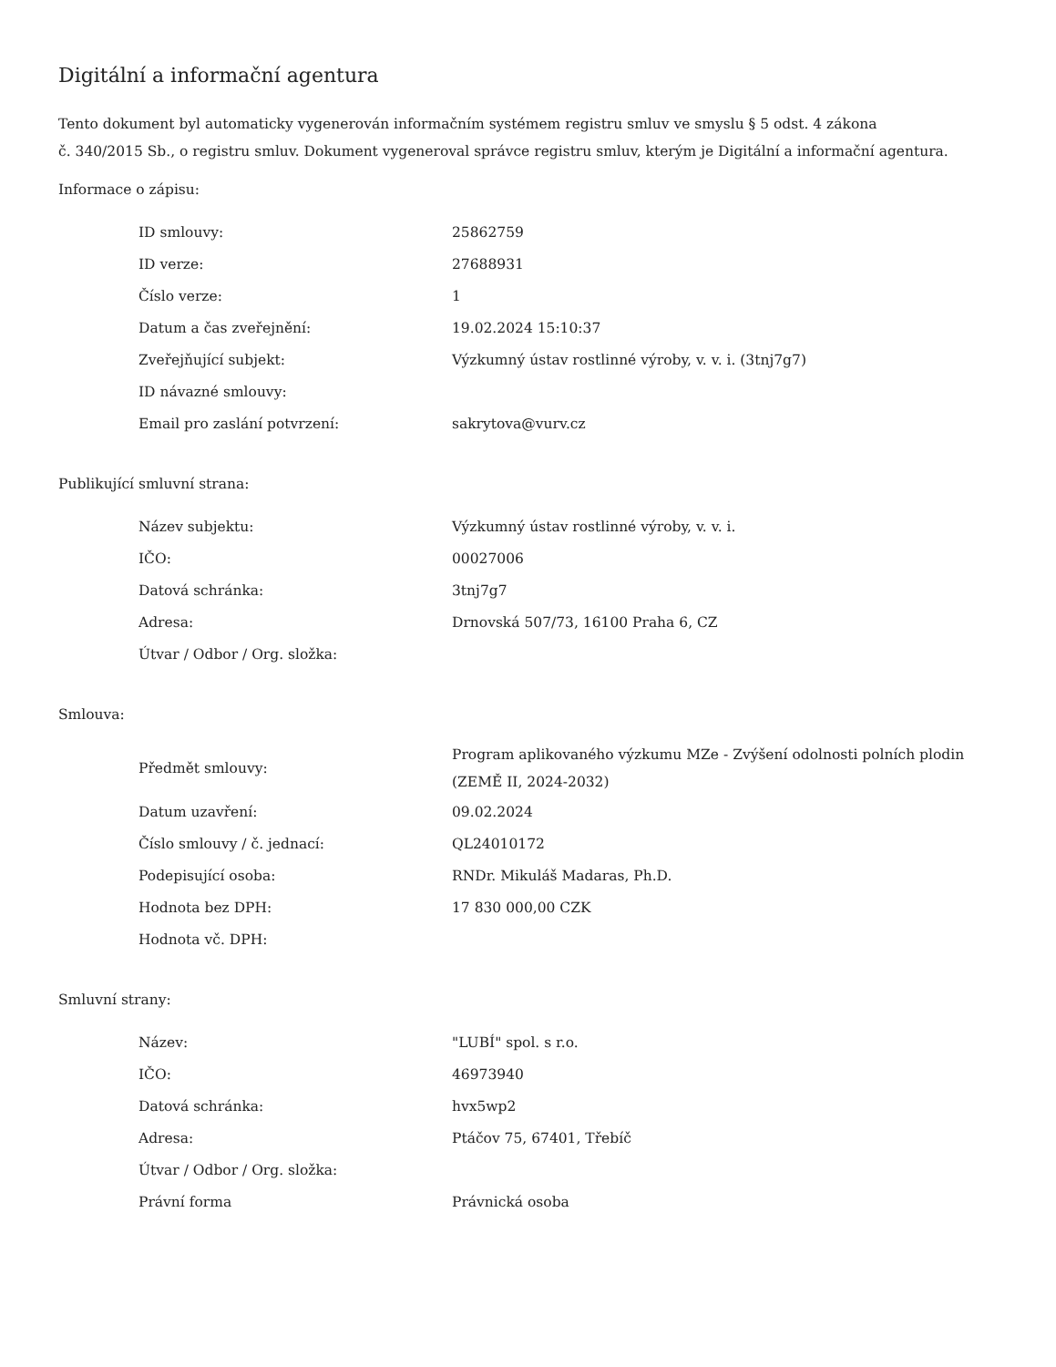Digitální a informační agentura
Tento dokument byl automaticky vygenerován informačním systémem registru smluv ve smyslu § 5 odst. 4 zákona
č. 340/2015 Sb., o registru smluv. Dokument vygeneroval správce registru smluv, kterým je Digitální a informační agentura.
Informace o zápisu:
| ID smlouvy: | 25862759 |
| ID verze: | 27688931 |
| Číslo verze: | 1 |
| Datum a čas zveřejnění: | 19.02.2024 15:10:37 |
| Zveřejňující subjekt: | Výzkumný ústav rostlinné výroby, v. v. i. (3tnj7g7) |
| ID návazné smlouvy: | |
| Email pro zaslání potvrzení: | sakrytova@vurv.cz |
Publikující smluvní strana:
| Název subjektu: | Výzkumný ústav rostlinné výroby, v. v. i. |
| IČO: | 00027006 |
| Datová schránka: | 3tnj7g7 |
| Adresa: | Drnovská 507/73, 16100 Praha 6, CZ |
| Útvar / Odbor / Org. složka: | |
Smlouva:
| Předmět smlouvy: | Program aplikovaného výzkumu MZe - Zvýšení odolnosti polních plodin (ZEMĚ II, 2024-2032) |
| Datum uzavření: | 09.02.2024 |
| Číslo smlouvy / č. jednací: | QL24010172 |
| Podepisující osoba: | RNDr. Mikuláš Madaras, Ph.D. |
| Hodnota bez DPH: | 17 830 000,00 CZK |
| Hodnota vč. DPH: | |
Smluvní strany:
| Název: | "LUBÍ" spol. s r.o. |
| IČO: | 46973940 |
| Datová schránka: | hvx5wp2 |
| Adresa: | Ptáčov 75, 67401, Třebíč |
| Útvar / Odbor / Org. složka: | |
| Právní forma | Právnická osoba |